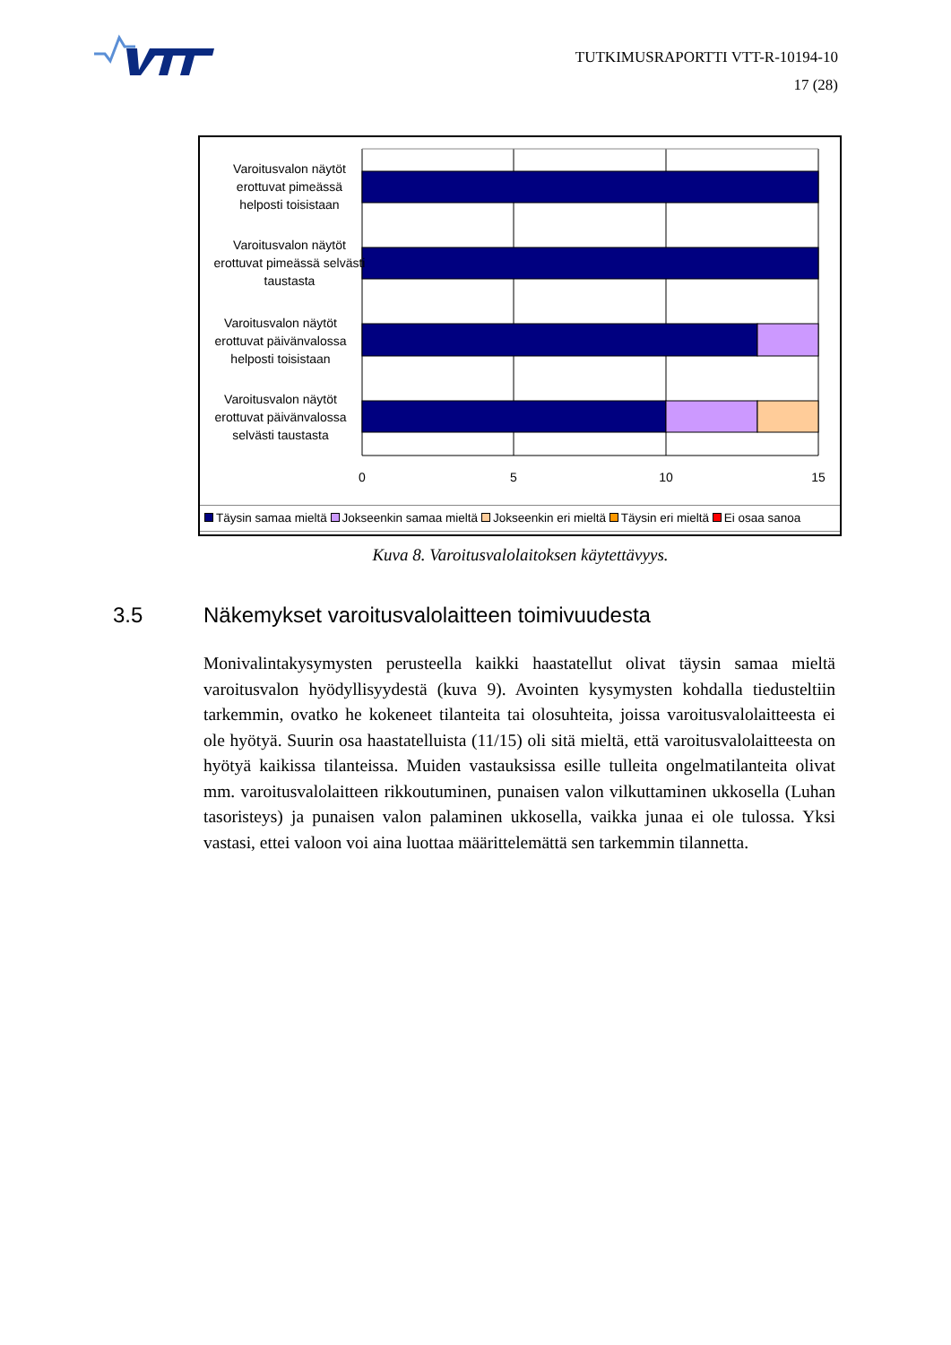TUTKIMUSRAPORTTI VTT-R-10194-10
17 (28)
0
5
10
15
Varoitusvalon näytöt erottuvat pimeässä helposti toisistaan
Varoitusvalon näytöt erottuvat pimeässä selvästi taustasta
Varoitusvalon näytöt erottuvat päivänvalossa helposti toisistaan
Varoitusvalon näytöt erottuvat päivänvalossa selvästi taustasta
Täysin samaa mieltä Jokseenkin samaa mieltä Jokseenkin eri mieltä Täysin eri mieltä Ei osaa sanoa
Kuva 8. Varoitusvalolaitoksen käytettävyys.
3.5 Näkemykset varoitusvalolaitteen toimivuudesta
Monivalintakysymysten perusteella kaikki haastatellut olivat täysin samaa mieltä varoitusvalon hyödyllisyydestä (kuva 9). Avointen kysymysten kohdalla tiedusteltiin tarkemmin, ovatko he kokeneet tilanteita tai olosuhteita, joissa varoitusvalolaitteesta ei ole hyötyä. Suurin osa haastatelluista (11/15) oli sitä mieltä, että varoitusvalolaitteesta on hyötyä kaikissa tilanteissa. Muiden vastauksissa esille tulleita ongelmatilanteita olivat mm. varoitusvalolaitteen rikkoutuminen, punaisen valon vilkuttaminen ukkosella (Luhan tasoristeys) ja punaisen valon palaminen ukkosella, vaikka junaa ei ole tulossa. Yksi vastasi, ettei valoon voi aina luottaa määrittelemättä sen tarkemmin tilannetta.